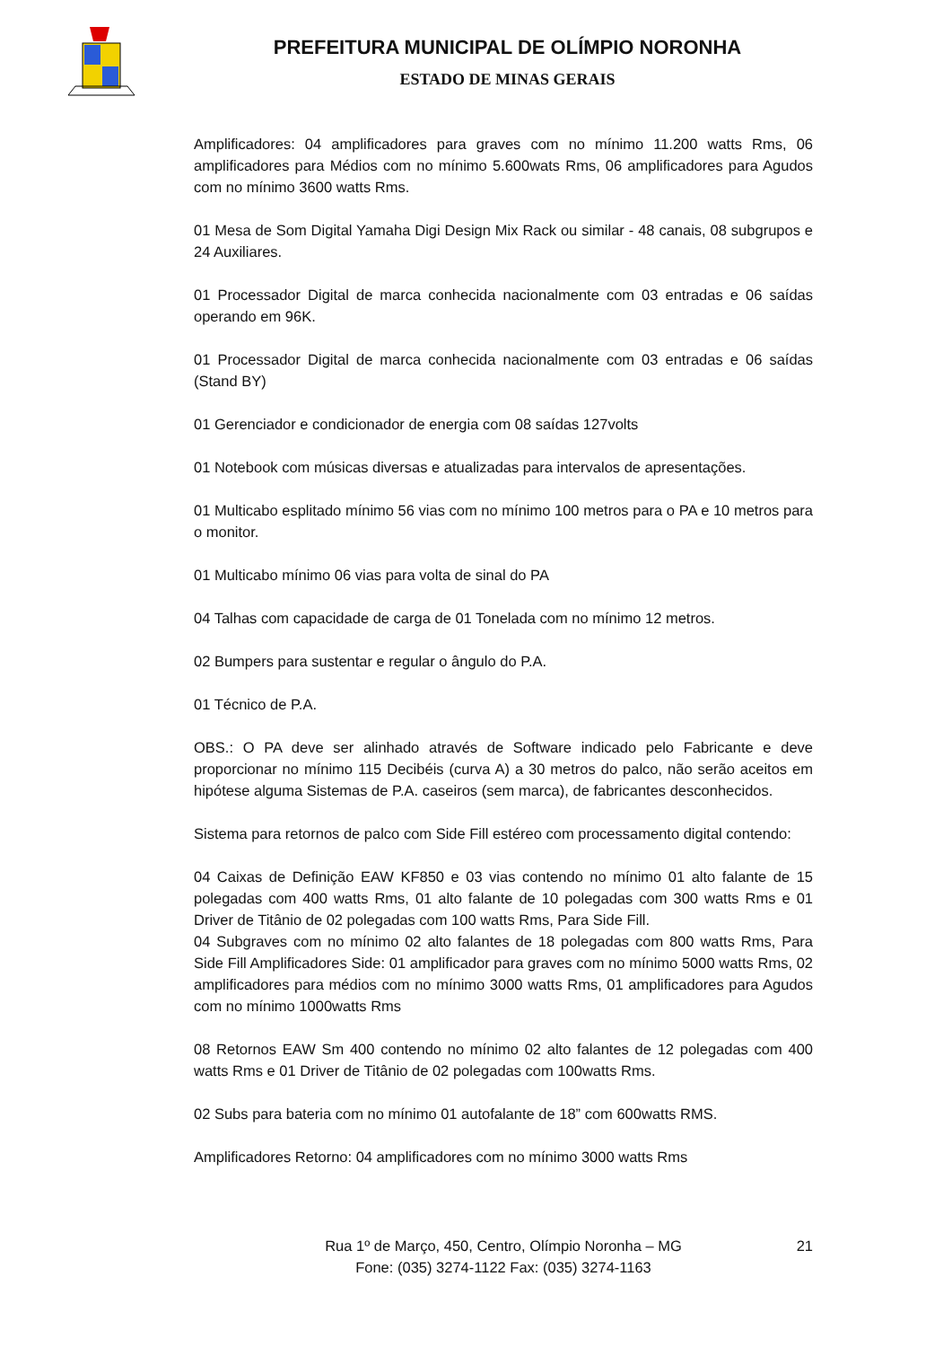PREFEITURA MUNICIPAL DE OLÍMPIO NORONHA
ESTADO DE MINAS GERAIS
Amplificadores: 04 amplificadores para graves com no mínimo 11.200 watts Rms, 06 amplificadores para Médios com no mínimo 5.600wats Rms, 06 amplificadores para Agudos com no mínimo 3600 watts Rms.
01 Mesa de Som Digital Yamaha Digi Design Mix Rack ou similar - 48 canais, 08 subgrupos e 24 Auxiliares.
01 Processador Digital de marca conhecida nacionalmente com 03 entradas e 06 saídas operando em 96K.
01 Processador Digital de marca conhecida nacionalmente com 03 entradas e 06 saídas (Stand BY)
01 Gerenciador e condicionador de energia com 08 saídas 127volts
01 Notebook com músicas diversas e atualizadas para intervalos de apresentações.
01 Multicabo esplitado mínimo 56 vias com no mínimo 100 metros para o PA e 10 metros para o monitor.
01 Multicabo mínimo 06 vias para volta de sinal do PA
04 Talhas com capacidade de carga de 01 Tonelada com no mínimo 12 metros.
02 Bumpers para sustentar e regular o ângulo do P.A.
01 Técnico de P.A.
OBS.: O PA deve ser alinhado através de Software indicado pelo Fabricante e deve proporcionar no mínimo 115 Decibéis (curva A) a 30 metros do palco, não serão aceitos em hipótese alguma Sistemas de P.A. caseiros (sem marca), de fabricantes desconhecidos.
Sistema para retornos de palco com Side Fill estéreo com processamento digital contendo:
04 Caixas de Definição EAW KF850 e 03 vias contendo no mínimo 01 alto falante de 15 polegadas com 400 watts Rms, 01 alto falante de 10 polegadas com 300 watts Rms e 01 Driver de Titânio de 02 polegadas com 100 watts Rms, Para Side Fill.
04 Subgraves com no mínimo 02 alto falantes de 18 polegadas com 800 watts Rms, Para Side Fill Amplificadores Side: 01 amplificador para graves com no mínimo 5000 watts Rms, 02 amplificadores para médios com no mínimo 3000 watts Rms, 01 amplificadores para Agudos com no mínimo 1000watts Rms
08 Retornos EAW Sm 400 contendo no mínimo 02 alto falantes de 12 polegadas com 400 watts Rms e 01 Driver de Titânio de 02 polegadas com 100watts Rms.
02 Subs para bateria com no mínimo 01 autofalante de 18” com 600watts RMS.
Amplificadores Retorno: 04 amplificadores com no mínimo 3000 watts Rms
Rua 1º de Março, 450, Centro, Olímpio Noronha – MG
Fone: (035) 3274-1122 Fax: (035) 3274-1163
21